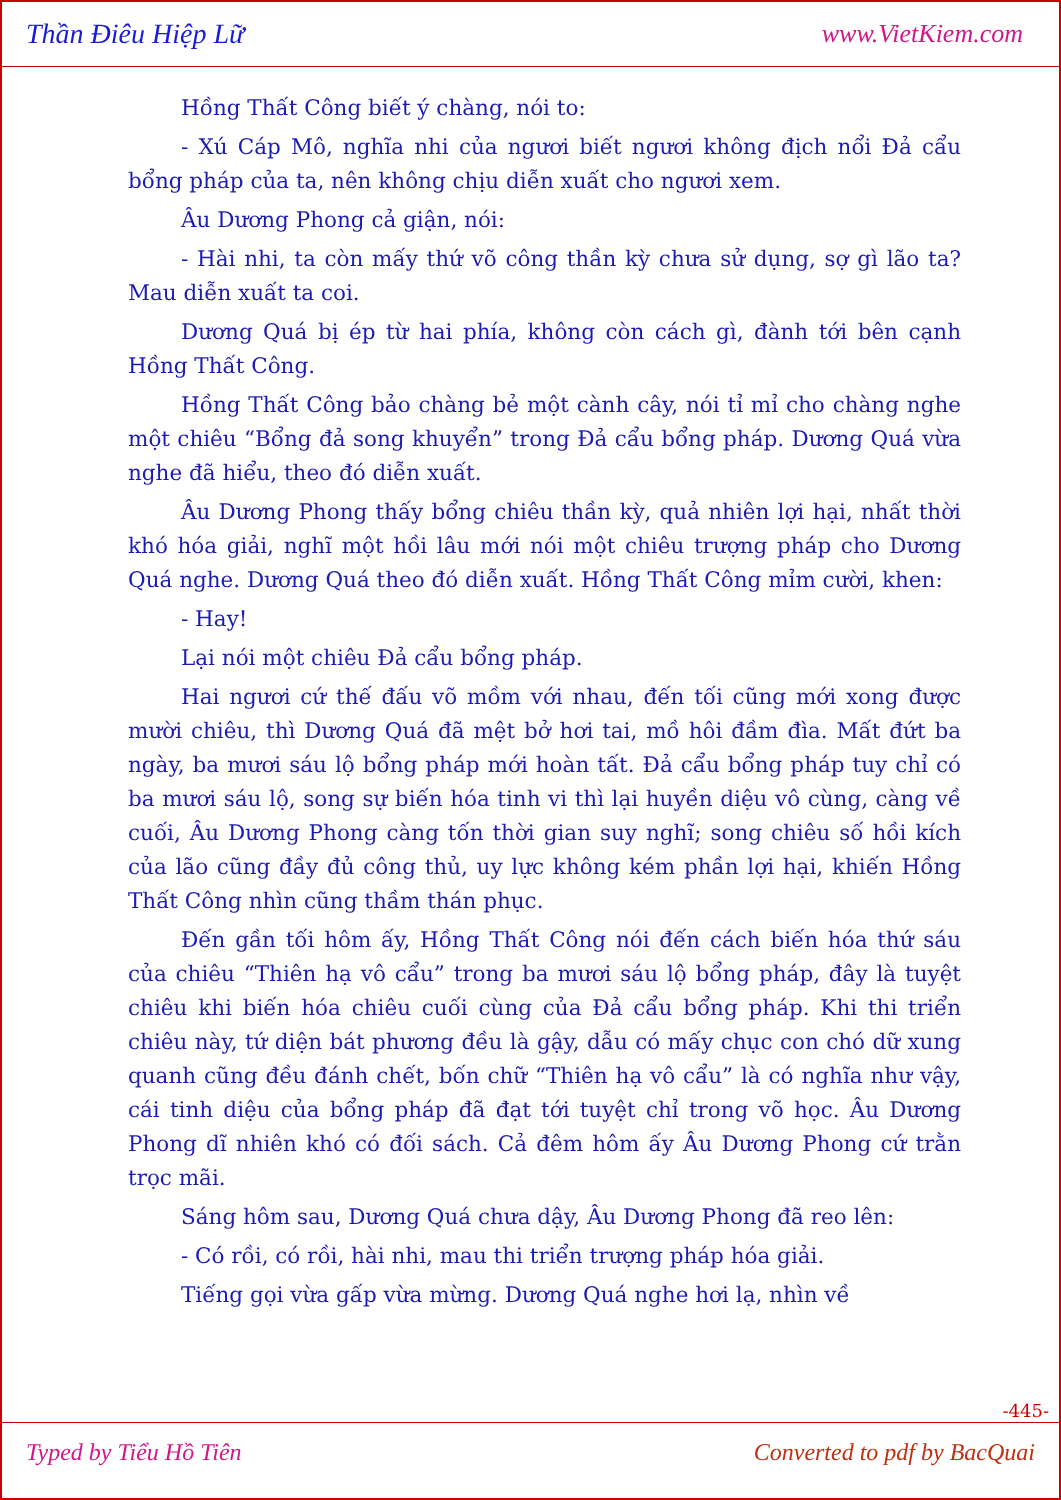Thần Điêu Hiệp Lữ www.VietKiem.com
Hồng Thất Công biết ý chàng, nói to:
- Xú Cáp Mô, nghĩa nhi của ngươi biết ngươi không địch nổi Đả cẩu bổng pháp của ta, nên không chịu diễn xuất cho ngươi xem.
Âu Dương Phong cả giận, nói:
- Hài nhi, ta còn mấy thứ võ công thần kỳ chưa sử dụng, sợ gì lão ta? Mau diễn xuất ta coi.
Dương Quá bị ép từ hai phía, không còn cách gì, đành tới bên cạnh Hồng Thất Công.
Hồng Thất Công bảo chàng bẻ một cành cây, nói tỉ mỉ cho chàng nghe một chiêu “Bổng đả song khuyển” trong Đả cẩu bổng pháp. Dương Quá vừa nghe đã hiểu, theo đó diễn xuất.
Âu Dương Phong thấy bổng chiêu thần kỳ, quả nhiên lợi hại, nhất thời khó hóa giải, nghĩ một hồi lâu mới nói một chiêu trượng pháp cho Dương Quá nghe. Dương Quá theo đó diễn xuất. Hồng Thất Công mỉm cười, khen:
- Hay!
Lại nói một chiêu Đả cẩu bổng pháp.
Hai ngươi cứ thế đấu võ mồm với nhau, đến tối cũng mới xong được mười chiêu, thì Dương Quá đã mệt bở hơi tai, mồ hôi đầm đìa. Mất đứt ba ngày, ba mươi sáu lộ bổng pháp mới hoàn tất. Đả cẩu bổng pháp tuy chỉ có ba mươi sáu lộ, song sự biến hóa tinh vi thì lại huyền diệu vô cùng, càng về cuối, Âu Dương Phong càng tốn thời gian suy nghĩ; song chiêu số hồi kích của lão cũng đầy đủ công thủ, uy lực không kém phần lợi hại, khiến Hồng Thất Công nhìn cũng thầm thán phục.
Đến gần tối hôm ấy, Hồng Thất Công nói đến cách biến hóa thứ sáu của chiêu “Thiên hạ vô cẩu” trong ba mươi sáu lộ bổng pháp, đây là tuyệt chiêu khi biến hóa chiêu cuối cùng của Đả cẩu bổng pháp. Khi thi triển chiêu này, tứ diện bát phương đều là gậy, dẫu có mấy chục con chó dữ xung quanh cũng đều đánh chết, bốn chữ “Thiên hạ vô cẩu” là có nghĩa như vậy, cái tinh diệu của bổng pháp đã đạt tới tuyệt chỉ trong võ học. Âu Dương Phong dĩ nhiên khó có đối sách. Cả đêm hôm ấy Âu Dương Phong cứ trằn trọc mãi.
Sáng hôm sau, Dương Quá chưa dậy, Âu Dương Phong đã reo lên:
- Có rồi, có rồi, hài nhi, mau thi triển trượng pháp hóa giải.
Tiếng gọi vừa gấp vừa mừng. Dương Quá nghe hơi lạ, nhìn về
-445-
Typed by Tiểu Hồ Tiên Converted to pdf by BacQuai